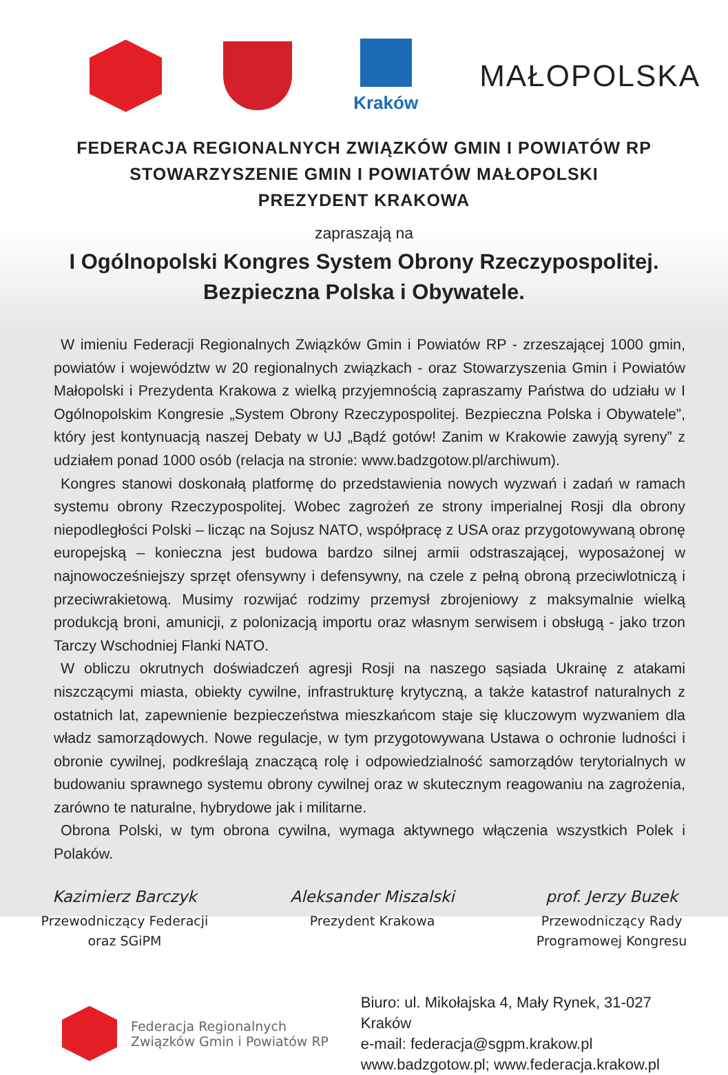Kraków
MAŁOPOLSKA
FEDERACJA REGIONALNYCH ZWIĄZKÓW GMIN I POWIATÓW RP
STOWARZYSZENIE GMIN I POWIATÓW MAŁOPOLSKI
PREZYDENT KRAKOWA
zapraszają na
I Ogólnopolski Kongres System Obrony Rzeczypospolitej.
Bezpieczna Polska i Obywatele.
W imieniu Federacji Regionalnych Związków Gmin i Powiatów RP - zrzeszającej 1000 gmin, powiatów i województw w 20 regionalnych związkach - oraz Stowarzyszenia Gmin i Powiatów Małopolski i Prezydenta Krakowa z wielką przyjemnością zapraszamy Państwa do udziału w I Ogólnopolskim Kongresie „System Obrony Rzeczypospolitej. Bezpieczna Polska i Obywatele”, który jest kontynuacją naszej Debaty w UJ „Bądź gotów! Zanim w Krakowie zawyją syreny” z udziałem ponad 1000 osób (relacja na stronie: www.badzgotow.pl/archiwum).
Kongres stanowi doskonałą platformę do przedstawienia nowych wyzwań i zadań w ramach systemu obrony Rzeczypospolitej. Wobec zagrożeń ze strony imperialnej Rosji dla obrony niepodległości Polski – licząc na Sojusz NATO, współpracę z USA oraz przygotowywaną obronę europejską – konieczna jest budowa bardzo silnej armii odstraszającej, wyposażonej w najnowocześniejszy sprzęt ofensywny i defensywny, na czele z pełną obroną przeciwlotniczą i przeciwrakietową. Musimy rozwijać rodzimy przemysł zbrojeniowy z maksymalnie wielką produkcją broni, amunicji, z polonizacją importu oraz własnym serwisem i obsługą - jako trzon Tarczy Wschodniej Flanki NATO.
W obliczu okrutnych doświadczeń agresji Rosji na naszego sąsiada Ukrainę z atakami niszczącymi miasta, obiekty cywilne, infrastrukturę krytyczną, a także katastrof naturalnych z ostatnich lat, zapewnienie bezpieczeństwa mieszkańcom staje się kluczowym wyzwaniem dla władz samorządowych. Nowe regulacje, w tym przygotowywana Ustawa o ochronie ludności i obronie cywilnej, podkreślają znaczącą rolę i odpowiedzialność samorządów terytorialnych w budowaniu sprawnego systemu obrony cywilnej oraz w skutecznym reagowaniu na zagrożenia, zarówno te naturalne, hybrydowe jak i militarne.
Obrona Polski, w tym obrona cywilna, wymaga aktywnego włączenia wszystkich Polek i Polaków.
Kazimierz Barczyk
Przewodniczący Federacji
oraz SGiPM
Aleksander Miszalski
Prezydent Krakowa
prof. Jerzy Buzek
Przewodniczący Rady
Programowej Kongresu
Federacja Regionalnych
Związków Gmin i Powiatów RP
Biuro: ul. Mikołajska 4, Mały Rynek, 31-027 Kraków
e-mail: federacja@sgpm.krakow.pl
www.badzgotow.pl; www.federacja.krakow.pl